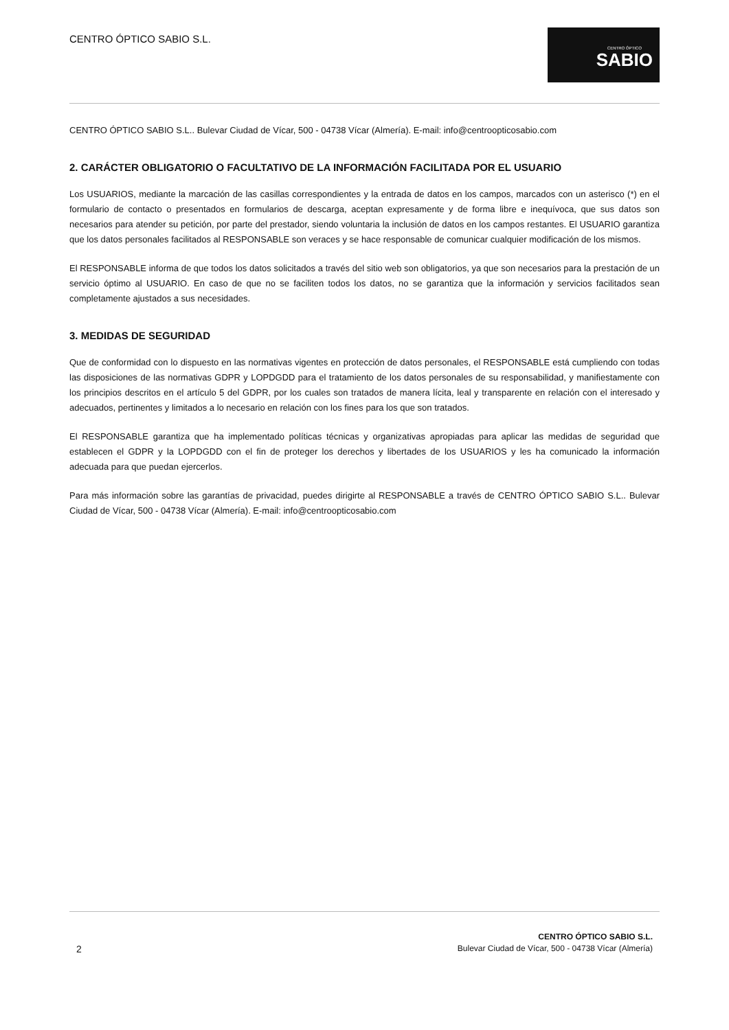CENTRO ÓPTICO SABIO S.L.
CENTRO ÓPTICO
SABIO
CENTRO ÓPTICO SABIO S.L.. Bulevar Ciudad de Vícar, 500 - 04738 Vícar (Almería). E-mail: info@centroopticosabio.com
2. CARÁCTER OBLIGATORIO O FACULTATIVO DE LA INFORMACIÓN FACILITADA POR EL USUARIO
Los USUARIOS, mediante la marcación de las casillas correspondientes y la entrada de datos en los campos, marcados con un asterisco (*) en el formulario de contacto o presentados en formularios de descarga, aceptan expresamente y de forma libre e inequívoca, que sus datos son necesarios para atender su petición, por parte del prestador, siendo voluntaria la inclusión de datos en los campos restantes. El USUARIO garantiza que los datos personales facilitados al RESPONSABLE son veraces y se hace responsable de comunicar cualquier modificación de los mismos.
El RESPONSABLE informa de que todos los datos solicitados a través del sitio web son obligatorios, ya que son necesarios para la prestación de un servicio óptimo al USUARIO. En caso de que no se faciliten todos los datos, no se garantiza que la información y servicios facilitados sean completamente ajustados a sus necesidades.
3. MEDIDAS DE SEGURIDAD
Que de conformidad con lo dispuesto en las normativas vigentes en protección de datos personales, el RESPONSABLE está cumpliendo con todas las disposiciones de las normativas GDPR y LOPDGDD para el tratamiento de los datos personales de su responsabilidad, y manifiestamente con los principios descritos en el artículo 5 del GDPR, por los cuales son tratados de manera lícita, leal y transparente en relación con el interesado y adecuados, pertinentes y limitados a lo necesario en relación con los fines para los que son tratados.
El RESPONSABLE garantiza que ha implementado políticas técnicas y organizativas apropiadas para aplicar las medidas de seguridad que establecen el GDPR y la LOPDGDD con el fin de proteger los derechos y libertades de los USUARIOS y les ha comunicado la información adecuada para que puedan ejercerlos.
Para más información sobre las garantías de privacidad, puedes dirigirte al RESPONSABLE a través de CENTRO ÓPTICO SABIO S.L.. Bulevar Ciudad de Vícar, 500 - 04738 Vícar (Almería). E-mail: info@centroopticosabio.com
2
CENTRO ÓPTICO SABIO S.L.
Bulevar Ciudad de Vícar, 500 - 04738 Vícar (Almería)